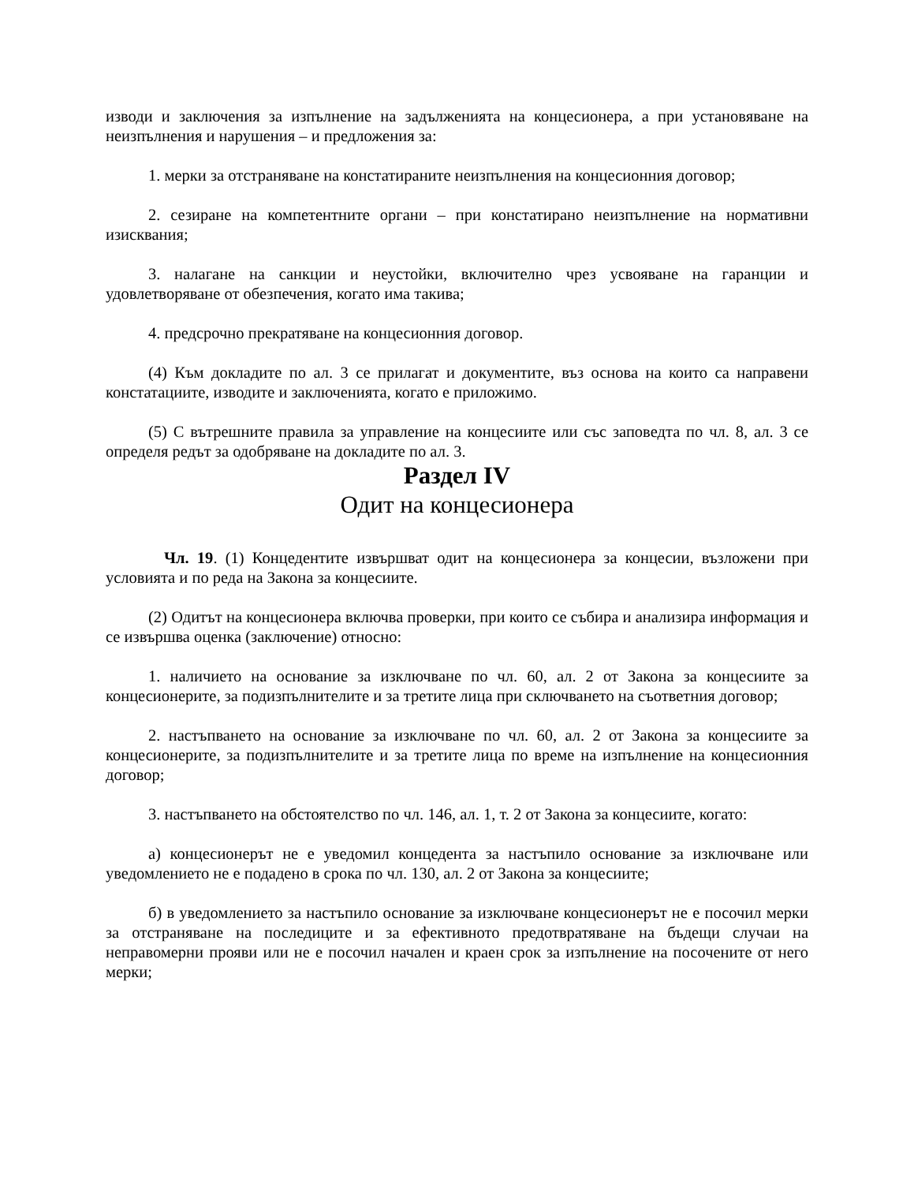изводи и заключения за изпълнение на задълженията на концесионера, а при установяване на неизпълнения и нарушения – и предложения за:
1. мерки за отстраняване на констатираните неизпълнения на концесионния договор;
2. сезиране на компетентните органи – при констатирано неизпълнение на нормативни изисквания;
3. налагане на санкции и неустойки, включително чрез усвояване на гаранции и удовлетворяване от обезпечения, когато има такива;
4. предсрочно прекратяване на концесионния договор.
(4) Към докладите по ал. 3 се прилагат и документите, въз основа на които са направени констатациите, изводите и заключенията, когато е приложимо.
(5) С вътрешните правила за управление на концесиите или със заповедта по чл. 8, ал. 3 се определя редът за одобряване на докладите по ал. 3.
Раздел IV
Одит на концесионера
Чл. 19. (1) Концедентите извършват одит на концесионера за концесии, възложени при условията и по реда на Закона за концесиите.
(2) Одитът на концесионера включва проверки, при които се събира и анализира информация и се извършва оценка (заключение) относно:
1. наличието на основание за изключване по чл. 60, ал. 2 от Закона за концесиите за концесионерите, за подизпълнителите и за третите лица при сключването на съответния договор;
2. настъпването на основание за изключване по чл. 60, ал. 2 от Закона за концесиите за концесионерите, за подизпълнителите и за третите лица по време на изпълнение на концесионния договор;
3. настъпването на обстоятелство по чл. 146, ал. 1, т. 2 от Закона за концесиите, когато:
а) концесионерът не е уведомил концедента за настъпило основание за изключване или уведомлението не е подадено в срока по чл. 130, ал. 2 от Закона за концесиите;
б) в уведомлението за настъпило основание за изключване концесионерът не е посочил мерки за отстраняване на последиците и за ефективното предотвратяване на бъдещи случаи на неправомерни прояви или не е посочил начален и краен срок за изпълнение на посочените от него мерки;